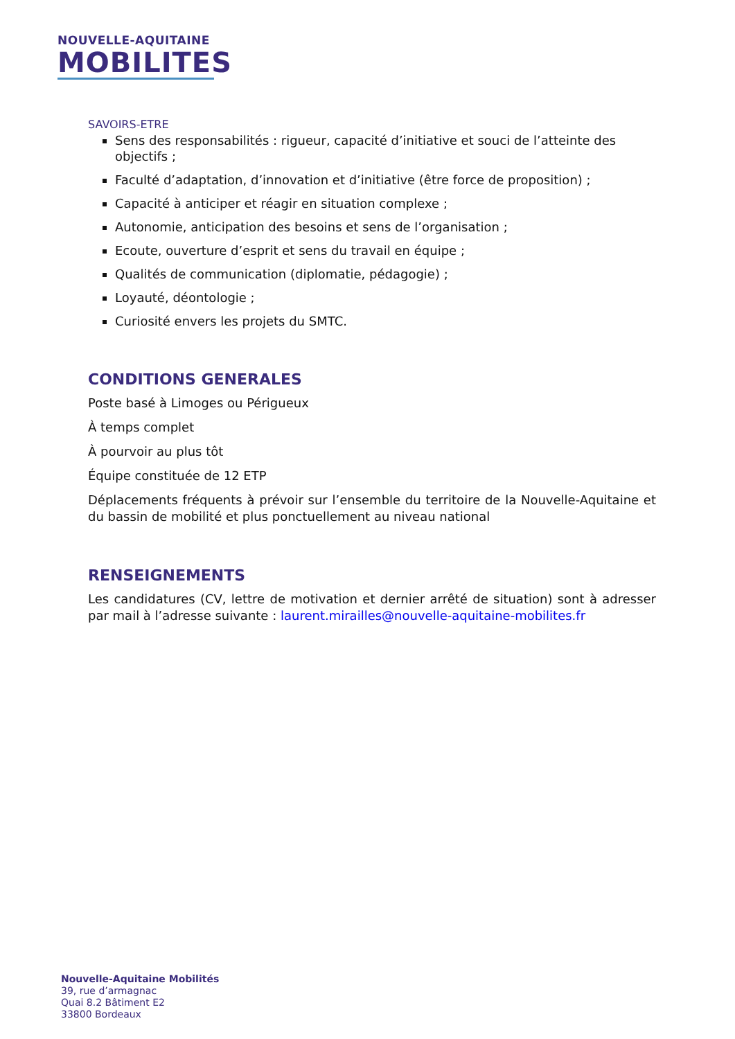NOUVELLE-AQUITAINE
MOBILITES
SAVOIRS-ETRE
Sens des responsabilités : rigueur, capacité d’initiative et souci de l’atteinte des objectifs ;
Faculté d’adaptation, d’innovation et d’initiative (être force de proposition) ;
Capacité à anticiper et réagir en situation complexe ;
Autonomie, anticipation des besoins et sens de l’organisation ;
Ecoute, ouverture d’esprit et sens du travail en équipe ;
Qualités de communication (diplomatie, pédagogie) ;
Loyauté, déontologie ;
Curiosité envers les projets du SMTC.
CONDITIONS GENERALES
Poste basé à Limoges ou Périgueux
À temps complet
À pourvoir au plus tôt
Équipe constituée de 12 ETP
Déplacements fréquents à prévoir sur l’ensemble du territoire de la Nouvelle-Aquitaine et du bassin de mobilité et plus ponctuellement au niveau national
RENSEIGNEMENTS
Les candidatures (CV, lettre de motivation et dernier arrêté de situation) sont à adresser par mail à l’adresse suivante : laurent.mirailles@nouvelle-aquitaine-mobilites.fr
Nouvelle-Aquitaine Mobilités
39, rue d’armagnac
Quai 8.2 Bâtiment E2
33800 Bordeaux